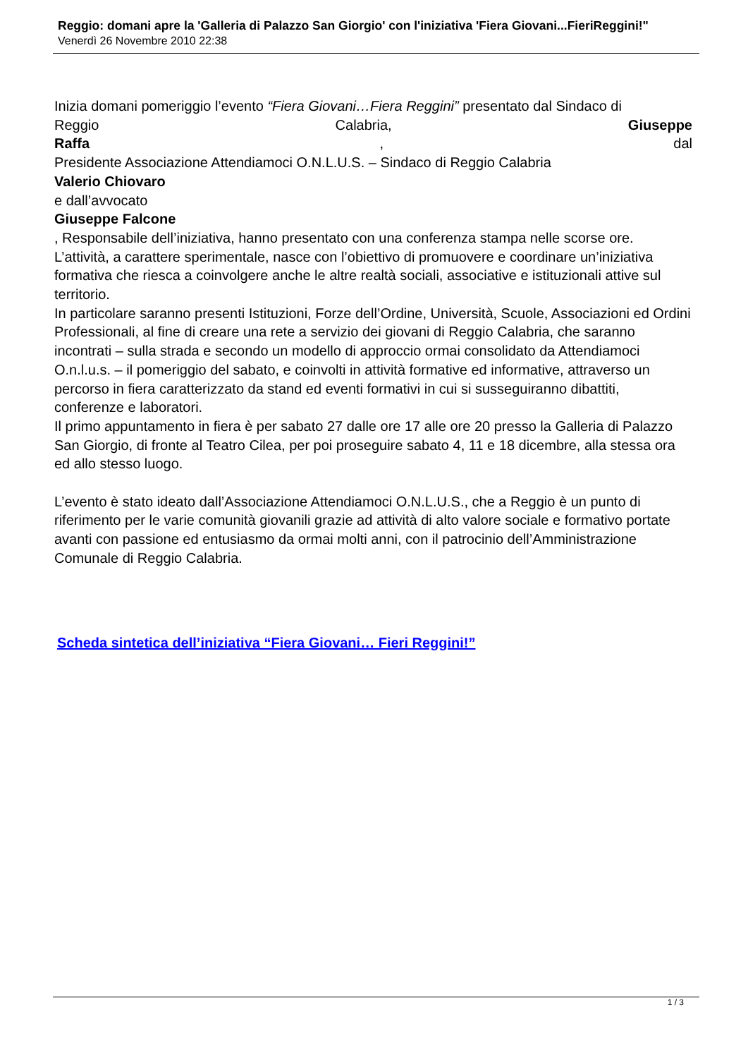Reggio: domani apre la 'Galleria di Palazzo San Giorgio' con l'iniziativa 'Fiera Giovani...FieriReggini!"
Venerdì 26 Novembre 2010 22:38
Inizia domani pomeriggio l’evento “Fiera Giovani…Fiera Reggini” presentato dal Sindaco di
Reggio Calabria, Giuseppe
Raffa , dal
Presidente Associazione Attendiamoci O.N.L.U.S. – Sindaco di Reggio Calabria
Valerio Chiovaro
e dall’avvocato
Giuseppe Falcone
, Responsabile dell’iniziativa, hanno presentato con una conferenza stampa nelle scorse ore.
L’attività, a carattere sperimentale, nasce con l’obiettivo di promuovere e coordinare un’iniziativa formativa che riesca a coinvolgere anche le altre realtà sociali, associative e istituzionali attive sul territorio.
In particolare saranno presenti Istituzioni, Forze dell’Ordine, Università, Scuole, Associazioni ed Ordini Professionali, al fine di creare una rete a servizio dei giovani di Reggio Calabria, che saranno incontrati – sulla strada e secondo un modello di approccio ormai consolidato da Attendiamoci O.n.l.u.s. – il pomeriggio del sabato, e coinvolti in attività formative ed informative, attraverso un percorso in fiera caratterizzato da stand ed eventi formativi in cui si susseguiranno dibattiti, conferenze e laboratori.
Il primo appuntamento in fiera è per sabato 27 dalle ore 17 alle ore 20 presso la Galleria di Palazzo San Giorgio, di fronte al Teatro Cilea, per poi proseguire sabato 4, 11 e 18 dicembre, alla stessa ora ed allo stesso luogo.
L’evento è stato ideato dall’Associazione Attendiamoci O.N.L.U.S., che a Reggio è un punto di riferimento per le varie comunità giovanili grazie ad attività di alto valore sociale e formativo portate avanti con passione ed entusiasmo da ormai molti anni, con il patrocinio dell’Amministrazione Comunale di Reggio Calabria.
Scheda sintetica dell’iniziativa “Fiera Giovani… Fieri Reggini!”
1 / 3